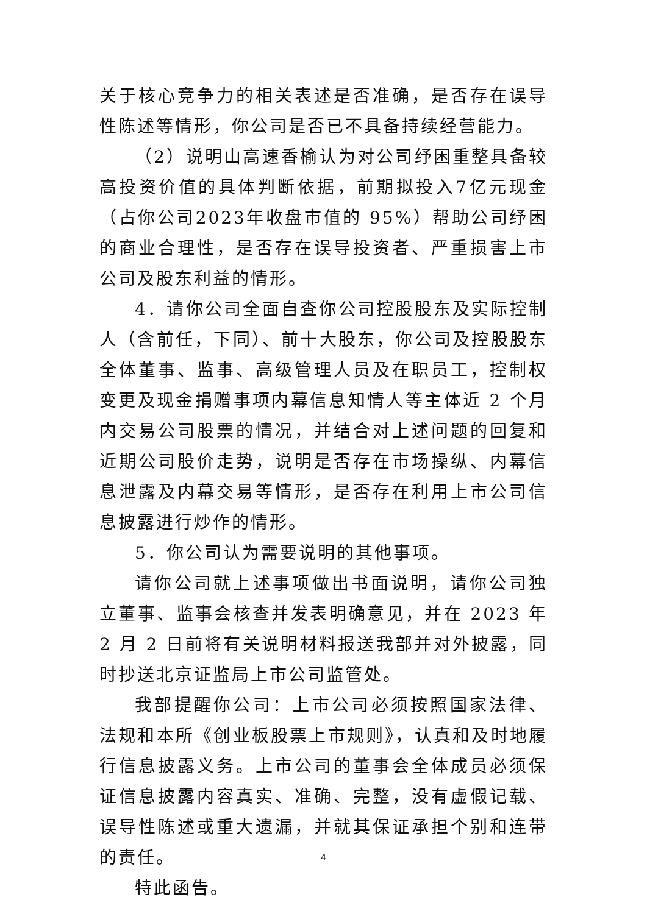关于核心竞争力的相关表述是否准确，是否存在误导性陈述等情形，你公司是否已不具备持续经营能力。
（2）说明山高速香榆认为对公司纾困重整具备较高投资价值的具体判断依据，前期拟投入7亿元现金（占你公司2023年收盘市值的 95%）帮助公司纾困的商业合理性，是否存在误导投资者、严重损害上市公司及股东利益的情形。
4．请你公司全面自查你公司控股股东及实际控制人（含前任，下同）、前十大股东，你公司及控股股东全体董事、监事、高级管理人员及在职员工，控制权变更及现金捐赠事项内幕信息知情人等主体近 2 个月内交易公司股票的情况，并结合对上述问题的回复和近期公司股价走势，说明是否存在市场操纵、内幕信息泄露及内幕交易等情形，是否存在利用上市公司信息披露进行炒作的情形。
5．你公司认为需要说明的其他事项。
请你公司就上述事项做出书面说明，请你公司独立董事、监事会核查并发表明确意见，并在 2023 年 2 月 2 日前将有关说明材料报送我部并对外披露，同时抄送北京证监局上市公司监管处。
我部提醒你公司：上市公司必须按照国家法律、法规和本所《创业板股票上市规则》，认真和及时地履行信息披露义务。上市公司的董事会全体成员必须保证信息披露内容真实、准确、完整，没有虚假记载、误导性陈述或重大遗漏，并就其保证承担个别和连带的责任。
特此函告。
4